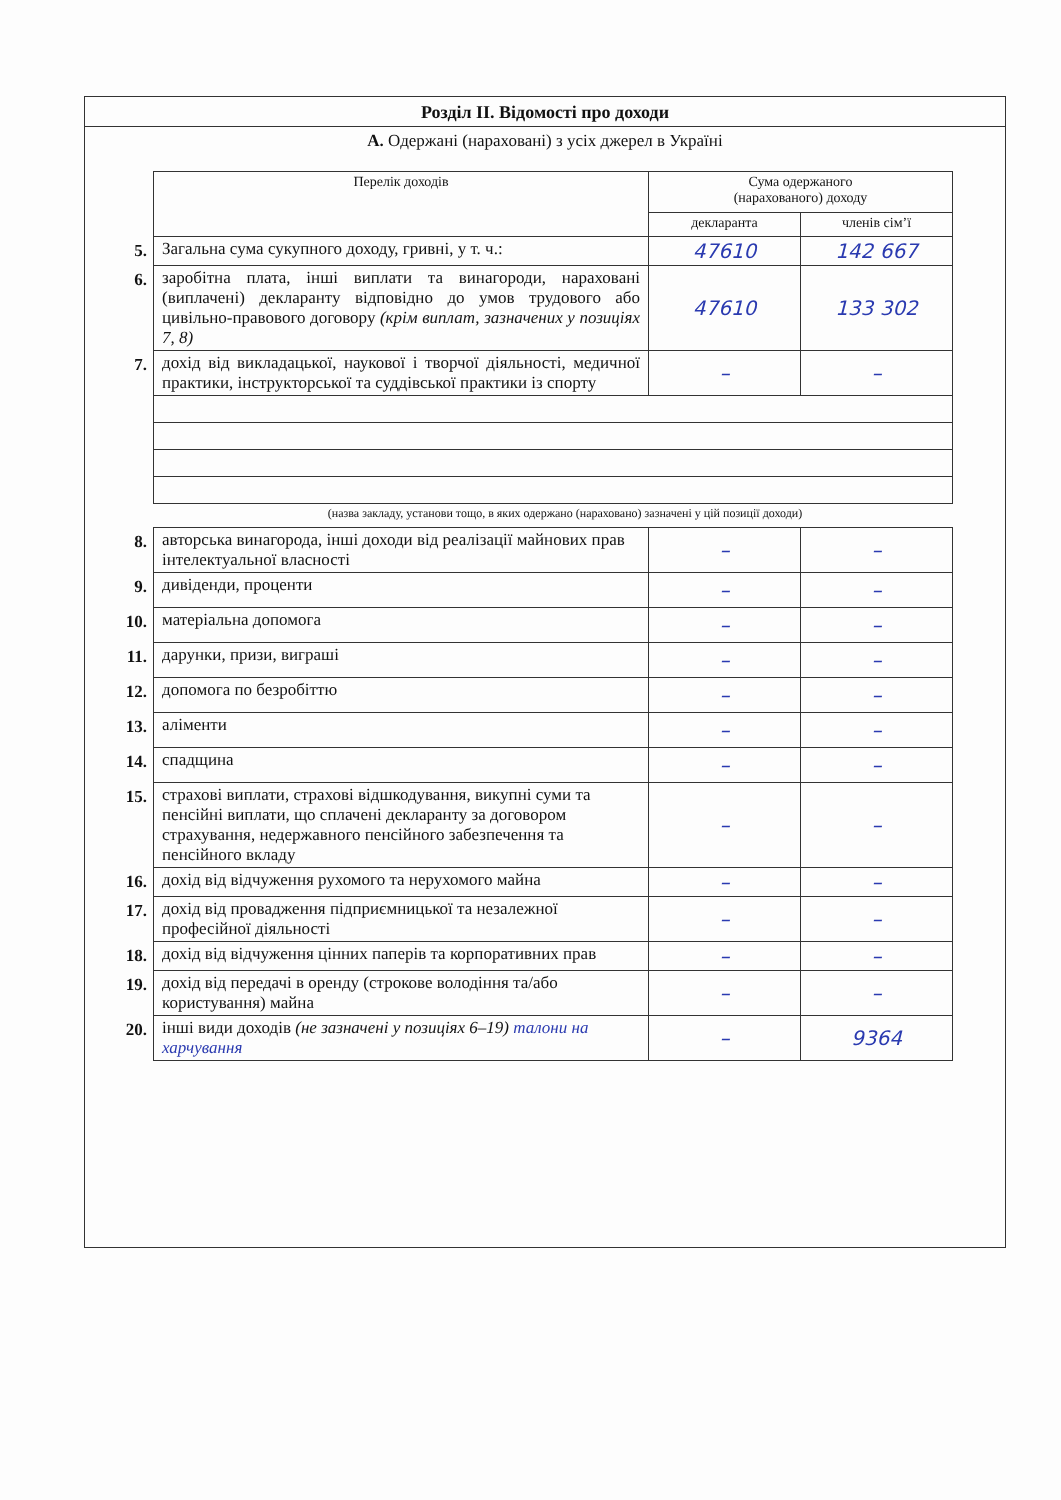Розділ ІІ. Відомості про доходи
А. Одержані (нараховані) з усіх джерел в Україні
| | Перелік доходів | Сума одержаного (нарахованого) доходу | |
| | | декларанта | членів сім’ї |
| 5. | Загальна сума сукупного доходу, гривні, у т. ч.: | 47610 | 142 667 |
| 6. | заробітна плата, інші виплати та винагороди, нараховані (виплачені) декларанту відповідно до умов трудового або цивільно-правового договору (крім виплат, зазначених у позиціях 7, 8) | 47610 | 133 302 |
| 7. | дохід від викладацької, наукової і творчої діяльності, медичної практики, інструкторської та суддівської практики із спорту | – | – |
(назва закладу, установи тощо, в яких одержано (нараховано) зазначені у цій позиції доходи)
| 8. | авторська винагорода, інші доходи від реалізації майнових прав інтелектуальної власності | – | – |
| 9. | дивіденди, проценти | – | – |
| 10. | матеріальна допомога | – | – |
| 11. | дарунки, призи, виграші | – | – |
| 12. | допомога по безробіттю | – | – |
| 13. | аліменти | – | – |
| 14. | спадщина | – | – |
| 15. | страхові виплати, страхові відшкодування, викупні суми та пенсійні виплати, що сплачені декларанту за договором страхування, недержавного пенсійного забезпечення та пенсійного вкладу | – | – |
| 16. | дохід від відчуження рухомого та нерухомого майна | – | – |
| 17. | дохід від провадження підприємницької та незалежної професійної діяльності | – | – |
| 18. | дохід від відчуження цінних паперів та корпоративних прав | – | – |
| 19. | дохід від передачі в оренду (строкове володіння та/або користування) майна | – | – |
| 20. | інші види доходів (не зазначені у позиціях 6–19) талони на харчування | – | 9364 |